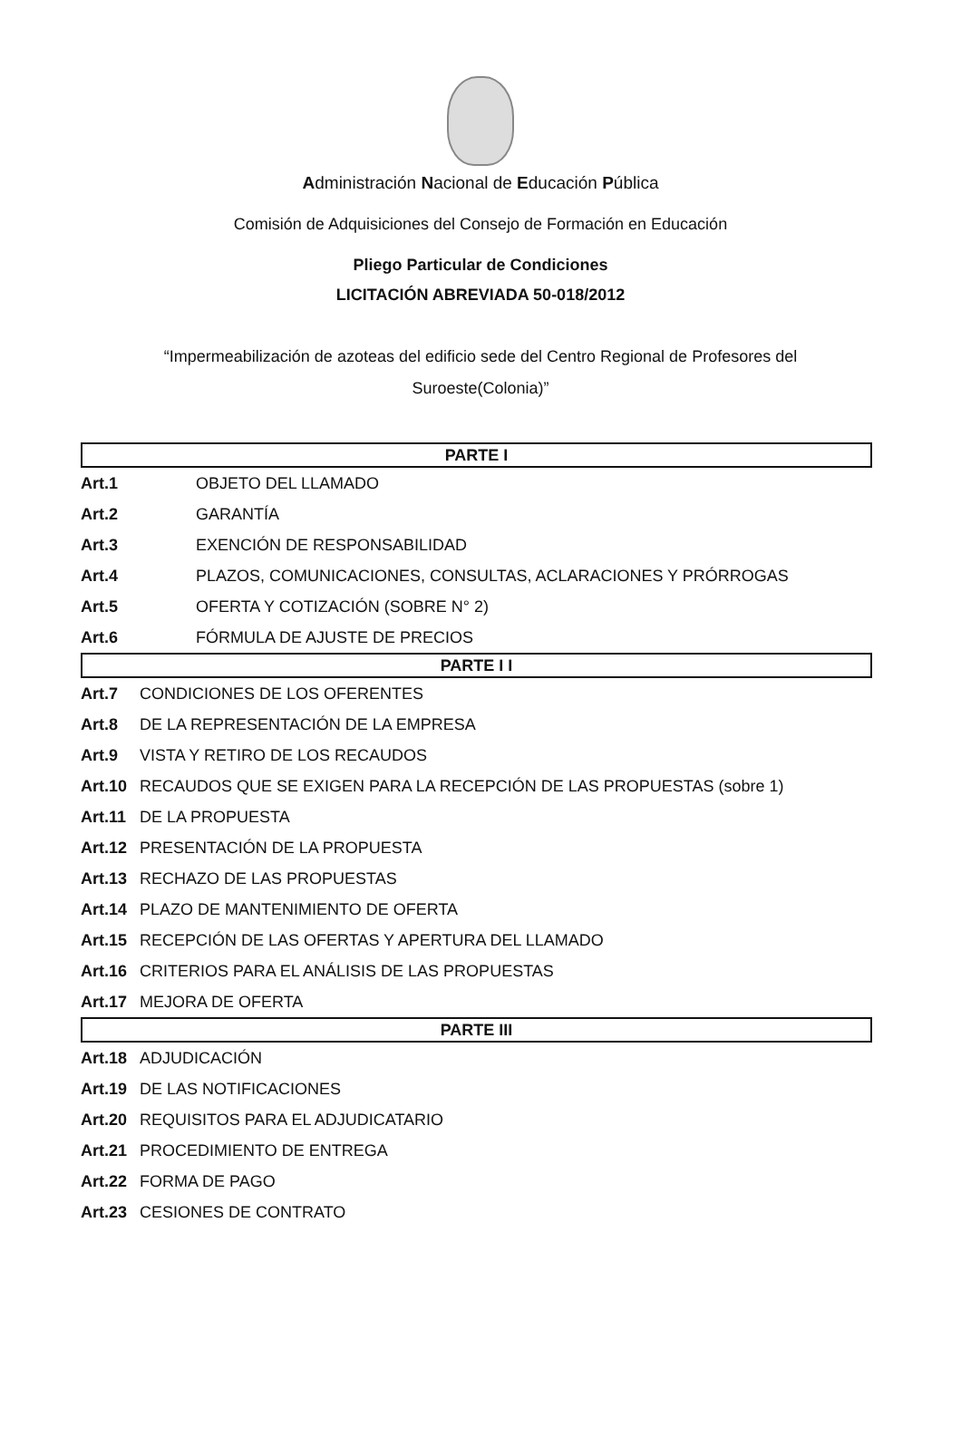Administración Nacional de Educación Pública
Comisión de Adquisiciones del Consejo de Formación en Educación
Pliego Particular de Condiciones
LICITACIÓN ABREVIADA 50-018/2012
“Impermeabilización de azoteas del edificio sede del Centro Regional de Profesores del Suroeste(Colonia)”
PARTE I
Art.1 OBJETO DEL LLAMADO
Art.2 GARANTÍA
Art.3 EXENCIÓN DE RESPONSABILIDAD
Art.4 PLAZOS, COMUNICACIONES, CONSULTAS, ACLARACIONES Y PRÓRROGAS
Art.5 OFERTA Y COTIZACIÓN (SOBRE N° 2)
Art.6 FÓRMULA DE AJUSTE DE PRECIOS
PARTE I I
Art.7 CONDICIONES DE LOS OFERENTES
Art.8 DE LA REPRESENTACIÓN DE LA EMPRESA
Art.9 VISTA Y RETIRO DE LOS RECAUDOS
Art.10 RECAUDOS QUE SE EXIGEN PARA LA RECEPCIÓN DE LAS PROPUESTAS (sobre 1)
Art.11 DE LA PROPUESTA
Art.12 PRESENTACIÓN DE LA PROPUESTA
Art.13 RECHAZO DE LAS PROPUESTAS
Art.14 PLAZO DE MANTENIMIENTO DE OFERTA
Art.15 RECEPCIÓN DE LAS OFERTAS Y APERTURA DEL LLAMADO
Art.16 CRITERIOS PARA EL ANÁLISIS DE LAS PROPUESTAS
Art.17 MEJORA DE OFERTA
PARTE III
Art.18 ADJUDICACIÓN
Art.19 DE LAS NOTIFICACIONES
Art.20 REQUISITOS PARA EL ADJUDICATARIO
Art.21 PROCEDIMIENTO DE ENTREGA
Art.22 FORMA DE PAGO
Art.23 CESIONES DE CONTRATO